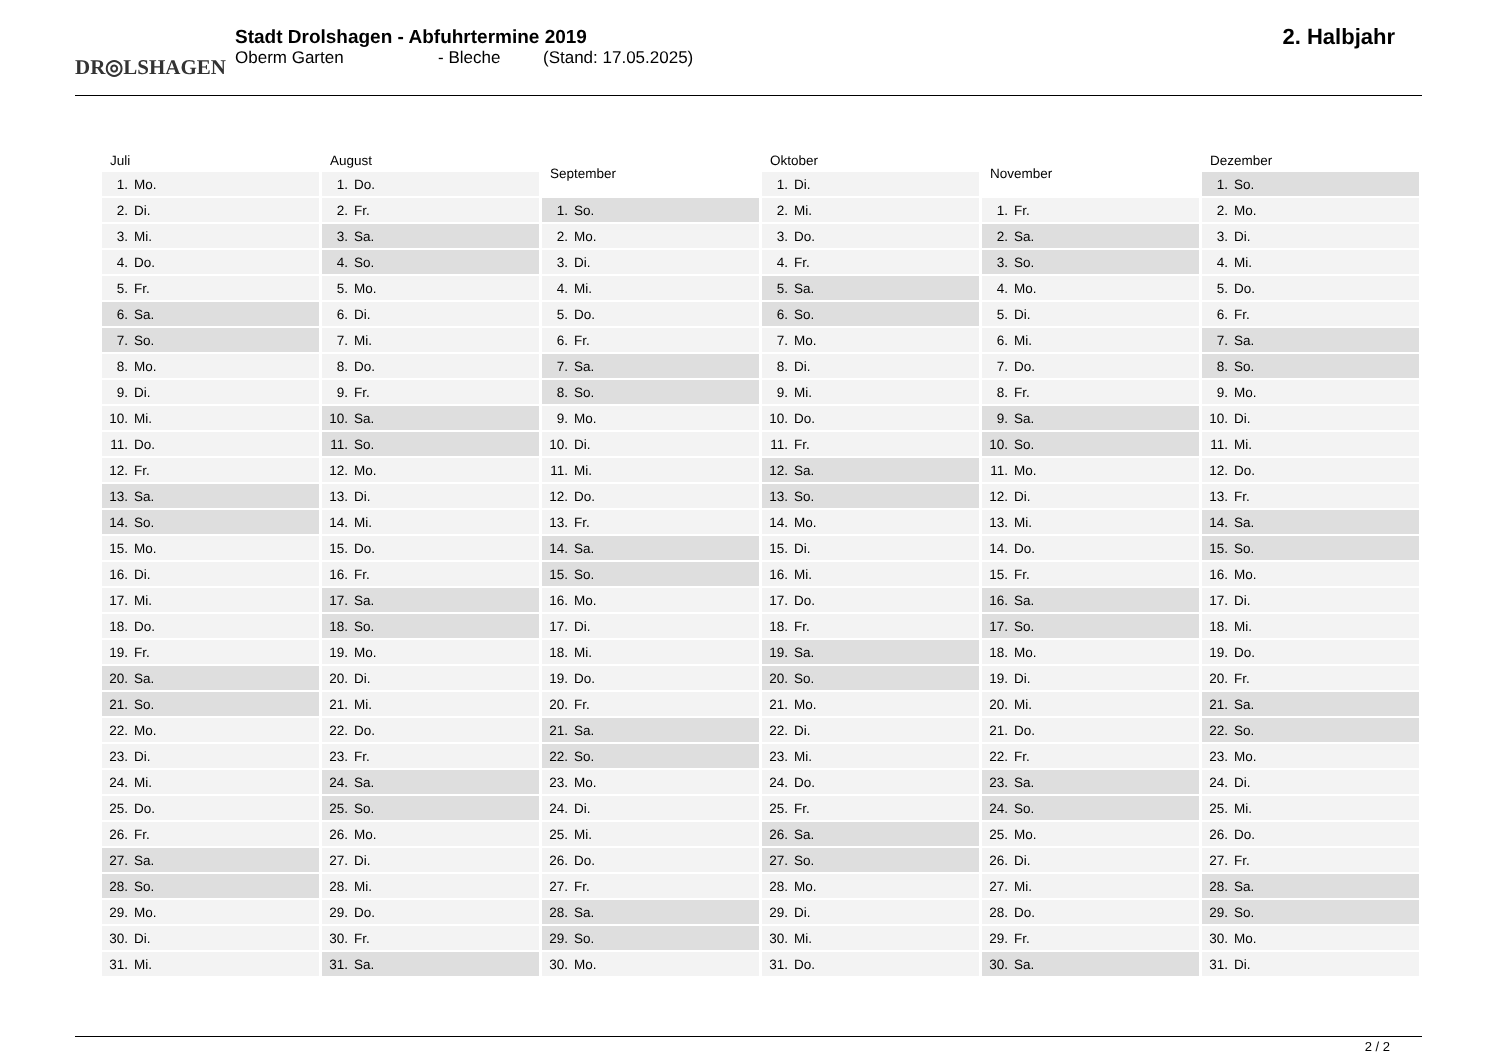DR◎LSHAGEN
Stadt Drolshagen - Abfuhrtermine 2019
Oberm Garten - Bleche (Stand: 17.05.2025)
2. Halbjahr
| Juli | |
| --- | --- |
| 1. | Mo. |
| 2. | Di. |
| 3. | Mi. |
| 4. | Do. |
| 5. | Fr. |
| 6. | Sa. |
| 7. | So. |
| 8. | Mo. |
| 9. | Di. |
| 10. | Mi. |
| 11. | Do. |
| 12. | Fr. |
| 13. | Sa. |
| 14. | So. |
| 15. | Mo. |
| 16. | Di. |
| 17. | Mi. |
| 18. | Do. |
| 19. | Fr. |
| 20. | Sa. |
| 21. | So. |
| 22. | Mo. |
| 23. | Di. |
| 24. | Mi. |
| 25. | Do. |
| 26. | Fr. |
| 27. | Sa. |
| 28. | So. |
| 29. | Mo. |
| 30. | Di. |
| 31. | Mi. |
| August | |
| --- | --- |
| 1. | Do. |
| 2. | Fr. |
| 3. | Sa. |
| 4. | So. |
| 5. | Mo. |
| 6. | Di. |
| 7. | Mi. |
| 8. | Do. |
| 9. | Fr. |
| 10. | Sa. |
| 11. | So. |
| 12. | Mo. |
| 13. | Di. |
| 14. | Mi. |
| 15. | Do. |
| 16. | Fr. |
| 17. | Sa. |
| 18. | So. |
| 19. | Mo. |
| 20. | Di. |
| 21. | Mi. |
| 22. | Do. |
| 23. | Fr. |
| 24. | Sa. |
| 25. | So. |
| 26. | Mo. |
| 27. | Di. |
| 28. | Mi. |
| 29. | Do. |
| 30. | Fr. |
| 31. | Sa. |
| September | |
| --- | --- |
| 1. | So. |
| 2. | Mo. |
| 3. | Di. |
| 4. | Mi. |
| 5. | Do. |
| 6. | Fr. |
| 7. | Sa. |
| 8. | So. |
| 9. | Mo. |
| 10. | Di. |
| 11. | Mi. |
| 12. | Do. |
| 13. | Fr. |
| 14. | Sa. |
| 15. | So. |
| 16. | Mo. |
| 17. | Di. |
| 18. | Mi. |
| 19. | Do. |
| 20. | Fr. |
| 21. | Sa. |
| 22. | So. |
| 23. | Mo. |
| 24. | Di. |
| 25. | Mi. |
| 26. | Do. |
| 27. | Fr. |
| 28. | Sa. |
| 29. | So. |
| 30. | Mo. |
| Oktober | |
| --- | --- |
| 1. | Di. |
| 2. | Mi. |
| 3. | Do. |
| 4. | Fr. |
| 5. | Sa. |
| 6. | So. |
| 7. | Mo. |
| 8. | Di. |
| 9. | Mi. |
| 10. | Do. |
| 11. | Fr. |
| 12. | Sa. |
| 13. | So. |
| 14. | Mo. |
| 15. | Di. |
| 16. | Mi. |
| 17. | Do. |
| 18. | Fr. |
| 19. | Sa. |
| 20. | So. |
| 21. | Mo. |
| 22. | Di. |
| 23. | Mi. |
| 24. | Do. |
| 25. | Fr. |
| 26. | Sa. |
| 27. | So. |
| 28. | Mo. |
| 29. | Di. |
| 30. | Mi. |
| 31. | Do. |
| November | |
| --- | --- |
| 1. | Fr. |
| 2. | Sa. |
| 3. | So. |
| 4. | Mo. |
| 5. | Di. |
| 6. | Mi. |
| 7. | Do. |
| 8. | Fr. |
| 9. | Sa. |
| 10. | So. |
| 11. | Mo. |
| 12. | Di. |
| 13. | Mi. |
| 14. | Do. |
| 15. | Fr. |
| 16. | Sa. |
| 17. | So. |
| 18. | Mo. |
| 19. | Di. |
| 20. | Mi. |
| 21. | Do. |
| 22. | Fr. |
| 23. | Sa. |
| 24. | So. |
| 25. | Mo. |
| 26. | Di. |
| 27. | Mi. |
| 28. | Do. |
| 29. | Fr. |
| 30. | Sa. |
| Dezember | |
| --- | --- |
| 1. | So. |
| 2. | Mo. |
| 3. | Di. |
| 4. | Mi. |
| 5. | Do. |
| 6. | Fr. |
| 7. | Sa. |
| 8. | So. |
| 9. | Mo. |
| 10. | Di. |
| 11. | Mi. |
| 12. | Do. |
| 13. | Fr. |
| 14. | Sa. |
| 15. | So. |
| 16. | Mo. |
| 17. | Di. |
| 18. | Mi. |
| 19. | Do. |
| 20. | Fr. |
| 21. | Sa. |
| 22. | So. |
| 23. | Mo. |
| 24. | Di. |
| 25. | Mi. |
| 26. | Do. |
| 27. | Fr. |
| 28. | Sa. |
| 29. | So. |
| 30. | Mo. |
| 31. | Di. |
2 / 2